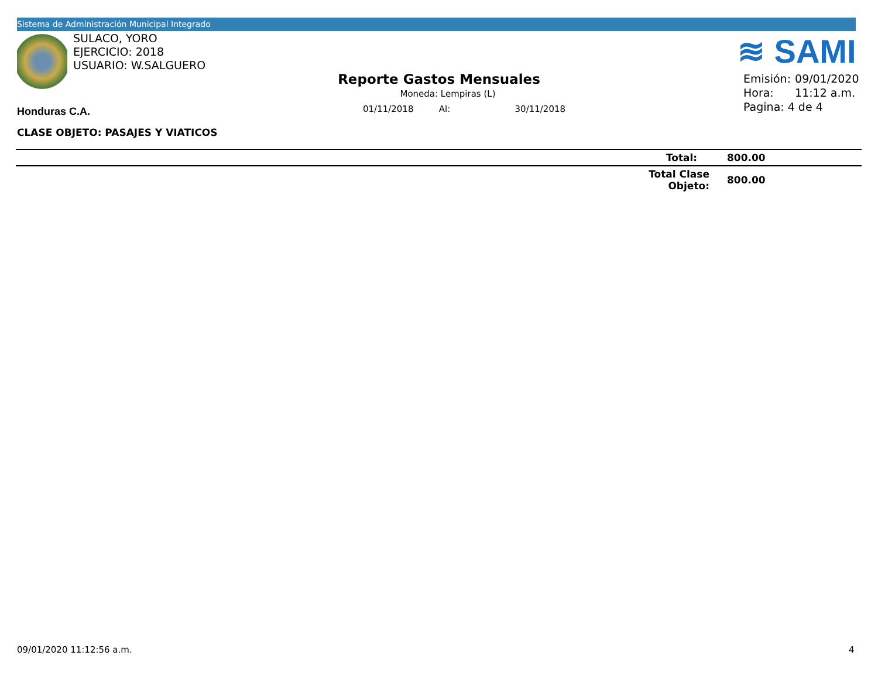Sistema de Administración Municipal Integrado
SULACO, YORO
EJERCICIO: 2018
USUARIO: W.SALGUERO
≋ SAMI
Reporte Gastos Mensuales
Moneda: Lempiras (L)
01/11/2018 Al: 30/11/2018
Emisión: 09/01/2020
Hora: 11:12 a.m.
Pagina: 4 de 4
Honduras C.A.
CLASE OBJETO: PASAJES Y VIATICOS
| | Total: | 800.00 |
| | Total Clase Objeto: | 800.00 |
09/01/2020 11:12:56 a.m. 4